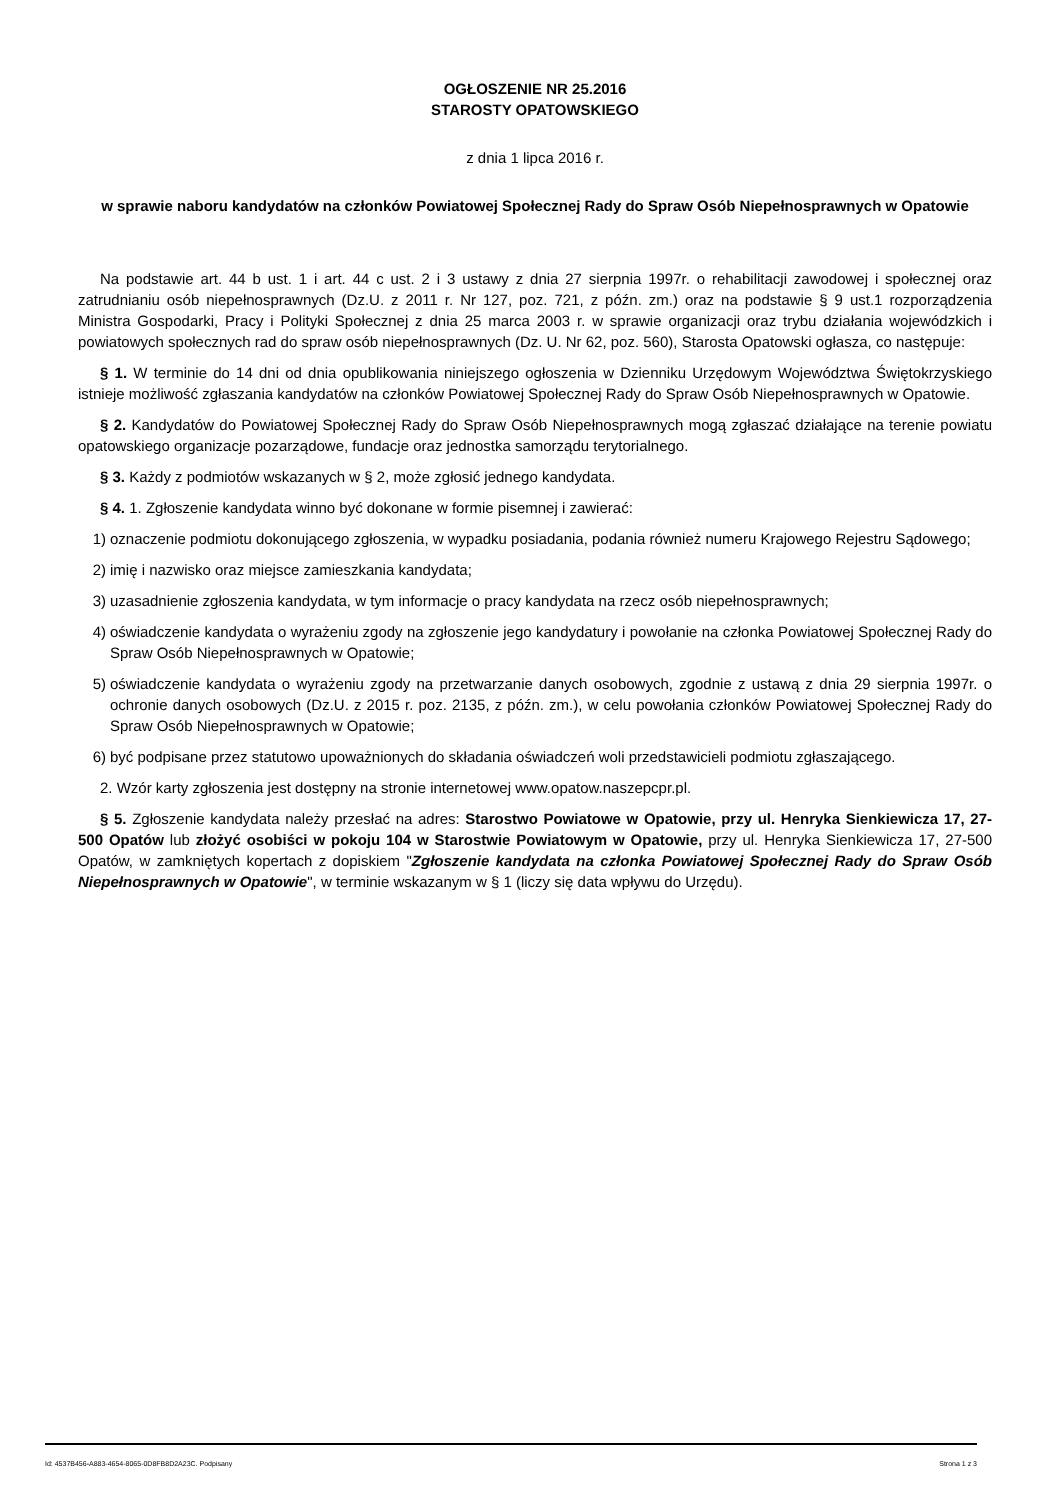OGŁOSZENIE NR 25.2016
STAROSTY OPATOWSKIEGO
z dnia 1 lipca 2016 r.
w sprawie naboru kandydatów na członków Powiatowej Społecznej Rady do Spraw Osób Niepełnosprawnych w Opatowie
Na podstawie art. 44 b ust. 1 i art. 44 c ust. 2 i 3 ustawy z dnia 27 sierpnia 1997r. o rehabilitacji zawodowej i społecznej oraz zatrudnianiu osób niepełnosprawnych (Dz.U. z 2011 r. Nr 127, poz. 721, z późn. zm.) oraz na podstawie § 9 ust.1 rozporządzenia Ministra Gospodarki, Pracy i Polityki Społecznej z dnia 25 marca 2003 r. w sprawie organizacji oraz trybu działania wojewódzkich i powiatowych społecznych rad do spraw osób niepełnosprawnych (Dz. U. Nr 62, poz. 560), Starosta Opatowski ogłasza, co następuje:
§ 1. W terminie do 14 dni od dnia opublikowania niniejszego ogłoszenia w Dzienniku Urzędowym Województwa Świętokrzyskiego istnieje możliwość zgłaszania kandydatów na członków Powiatowej Społecznej Rady do Spraw Osób Niepełnosprawnych w Opatowie.
§ 2. Kandydatów do Powiatowej Społecznej Rady do Spraw Osób Niepełnosprawnych mogą zgłaszać działające na terenie powiatu opatowskiego organizacje pozarządowe, fundacje oraz jednostka samorządu terytorialnego.
§ 3. Każdy z podmiotów wskazanych w § 2, może zgłosić jednego kandydata.
§ 4. 1. Zgłoszenie kandydata winno być dokonane w formie pisemnej i zawierać:
1) oznaczenie podmiotu dokonującego zgłoszenia, w wypadku posiadania, podania również numeru Krajowego Rejestru Sądowego;
2) imię i nazwisko oraz miejsce zamieszkania kandydata;
3) uzasadnienie zgłoszenia kandydata, w tym informacje o pracy kandydata na rzecz osób niepełnosprawnych;
4) oświadczenie kandydata o wyrażeniu zgody na zgłoszenie jego kandydatury i powołanie na członka Powiatowej Społecznej Rady do Spraw Osób Niepełnosprawnych w Opatowie;
5) oświadczenie kandydata o wyrażeniu zgody na przetwarzanie danych osobowych, zgodnie z ustawą z dnia 29 sierpnia 1997r. o ochronie danych osobowych (Dz.U. z 2015 r. poz. 2135, z późn. zm.), w celu powołania członków Powiatowej Społecznej Rady do Spraw Osób Niepełnosprawnych w Opatowie;
6) być podpisane przez statutowo upoważnionych do składania oświadczeń woli przedstawicieli podmiotu zgłaszającego.
2. Wzór karty zgłoszenia jest dostępny na stronie internetowej www.opatow.naszepcpr.pl.
§ 5. Zgłoszenie kandydata należy przesłać na adres: Starostwo Powiatowe w Opatowie, przy ul. Henryka Sienkiewicza 17, 27-500 Opatów lub złożyć osobiści w pokoju 104 w Starostwie Powiatowym w Opatowie, przy ul. Henryka Sienkiewicza 17, 27-500 Opatów, w zamkniętych kopertach z dopiskiem "Zgłoszenie kandydata na członka Powiatowej Społecznej Rady do Spraw Osób Niepełnosprawnych w Opatowie", w terminie wskazanym w § 1 (liczy się data wpływu do Urzędu).
Id: 4537B456-A883-4654-8065-0D8FB8D2A23C. Podpisany Strona 1 z 3